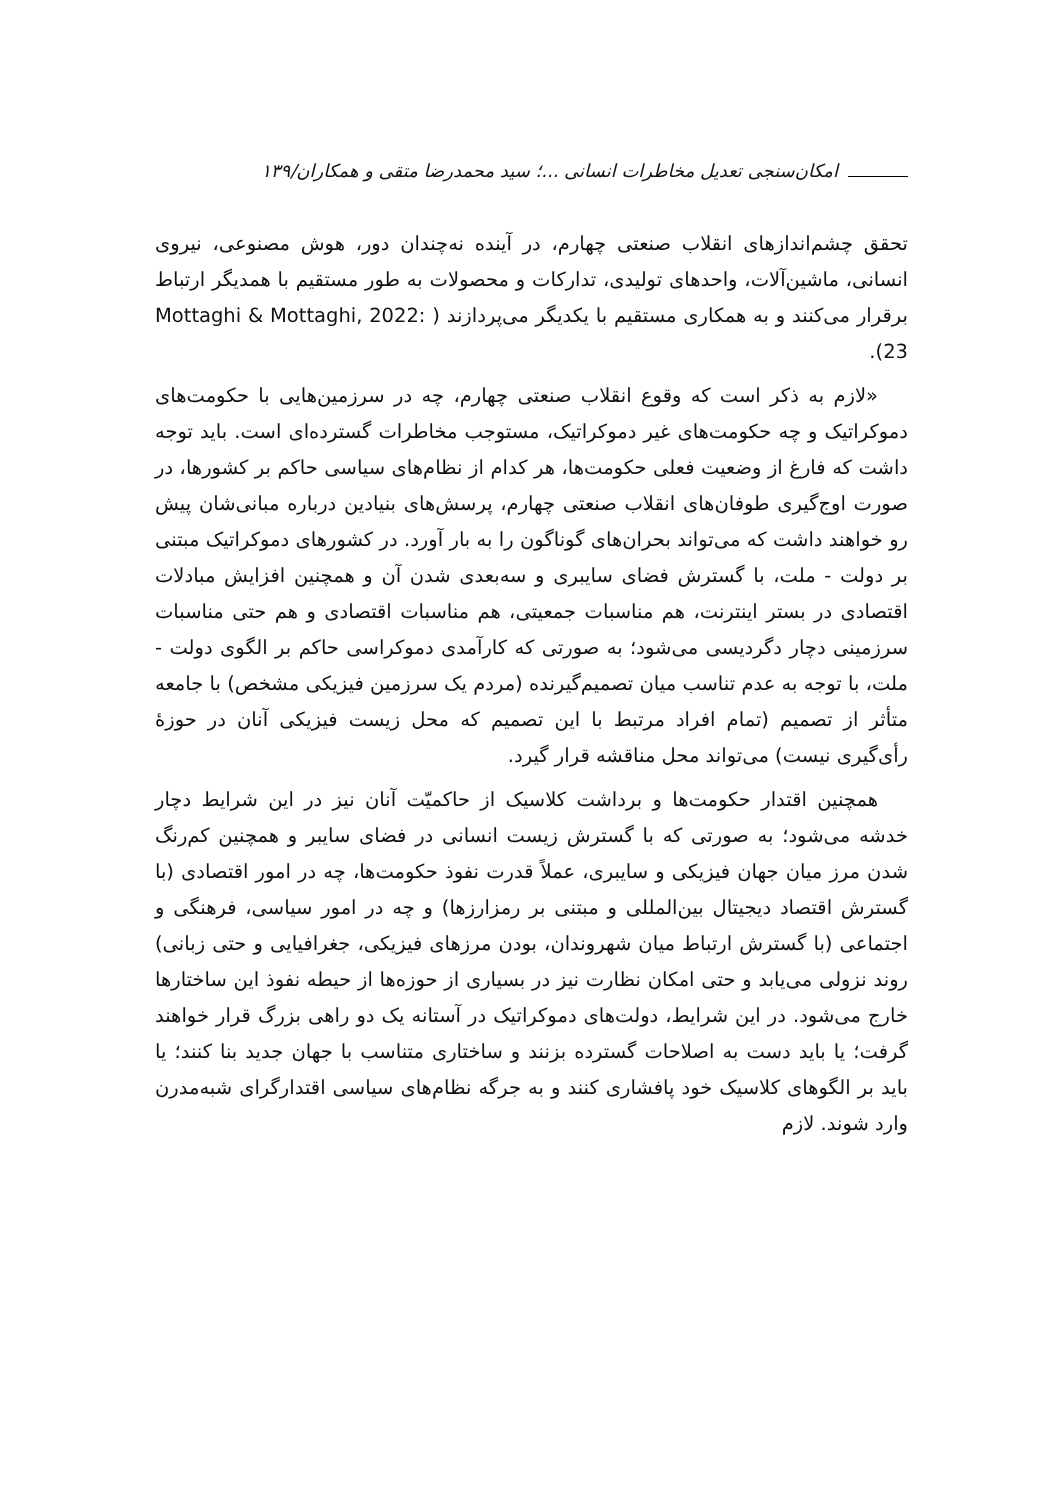امکان‌سنجی تعدیل مخاطرات انسانی ...؛ سید محمدرضا متقی و همکاران/۱۳۹
تحقق چشم‌اندازهای انقلاب صنعتی چهارم، در آینده نه‌چندان دور، هوش مصنوعی، نیروی انسانی، ماشین‌آلات، واحدهای تولیدی، تدارکات و محصولات به طور مستقیم با همدیگر ارتباط برقرار می‌کنند و به همکاری مستقیم با یکدیگر می‌پردازند ( Mottaghi & Mottaghi, 2022: 23).
«لازم به ذکر است که وقوع انقلاب صنعتی چهارم، چه در سرزمین‌هایی با حکومت‌های دموکراتیک و چه حکومت‌های غیر دموکراتیک، مستوجب مخاطرات گسترده‌ای است. باید توجه داشت که فارغ از وضعیت فعلی حکومت‌ها، هر کدام از نظام‌های سیاسی حاکم بر کشورها، در صورت اوج‌گیری طوفان‌های انقلاب صنعتی چهارم، پرسش‌های بنیادین درباره مبانی‌شان پیش رو خواهند داشت که می‌تواند بحران‌های گوناگون را به بار آورد. در کشورهای دموکراتیک مبتنی بر دولت - ملت، با گسترش فضای سایبری و سه‌بعدی شدن آن و همچنین افزایش مبادلات اقتصادی در بستر اینترنت، هم مناسبات جمعیتی، هم مناسبات اقتصادی و هم حتی مناسبات سرزمینی دچار دگردیسی می‌شود؛ به صورتی که کارآمدی دموکراسی حاکم بر الگوی دولت - ملت، با توجه به عدم تناسب میان تصمیم‌گیرنده (مردم یک سرزمین فیزیکی مشخص) با جامعه متأثر از تصمیم (تمام افراد مرتبط با این تصمیم که محل زیست فیزیکی آنان در حوزهٔ رأی‌گیری نیست) می‌تواند محل مناقشه قرار گیرد.
همچنین اقتدار حکومت‌ها و برداشت کلاسیک از حاکمیّت آنان نیز در این شرایط دچار خدشه می‌شود؛ به صورتی که با گسترش زیست انسانی در فضای سایبر و همچنین کم‌رنگ شدن مرز میان جهان فیزیکی و سایبری، عملاً قدرت نفوذ حکومت‌ها، چه در امور اقتصادی (با گسترش اقتصاد دیجیتال بین‌المللی و مبتنی بر رمزارزها) و چه در امور سیاسی، فرهنگی و اجتماعی (با گسترش ارتباط میان شهروندان، بودن مرزهای فیزیکی، جغرافیایی و حتی زبانی) روند نزولی می‌یابد و حتی امکان نظارت نیز در بسیاری از حوزه‌ها از حیطه نفوذ این ساختارها خارج می‌شود. در این شرایط، دولت‌های دموکراتیک در آستانه یک دو راهی بزرگ قرار خواهند گرفت؛ یا باید دست به اصلاحات گسترده بزنند و ساختاری متناسب با جهان جدید بنا کنند؛ یا باید بر الگوهای کلاسیک خود پافشاری کنند و به جرگه نظام‌های سیاسی اقتدارگرای شبه‌مدرن وارد شوند. لازم